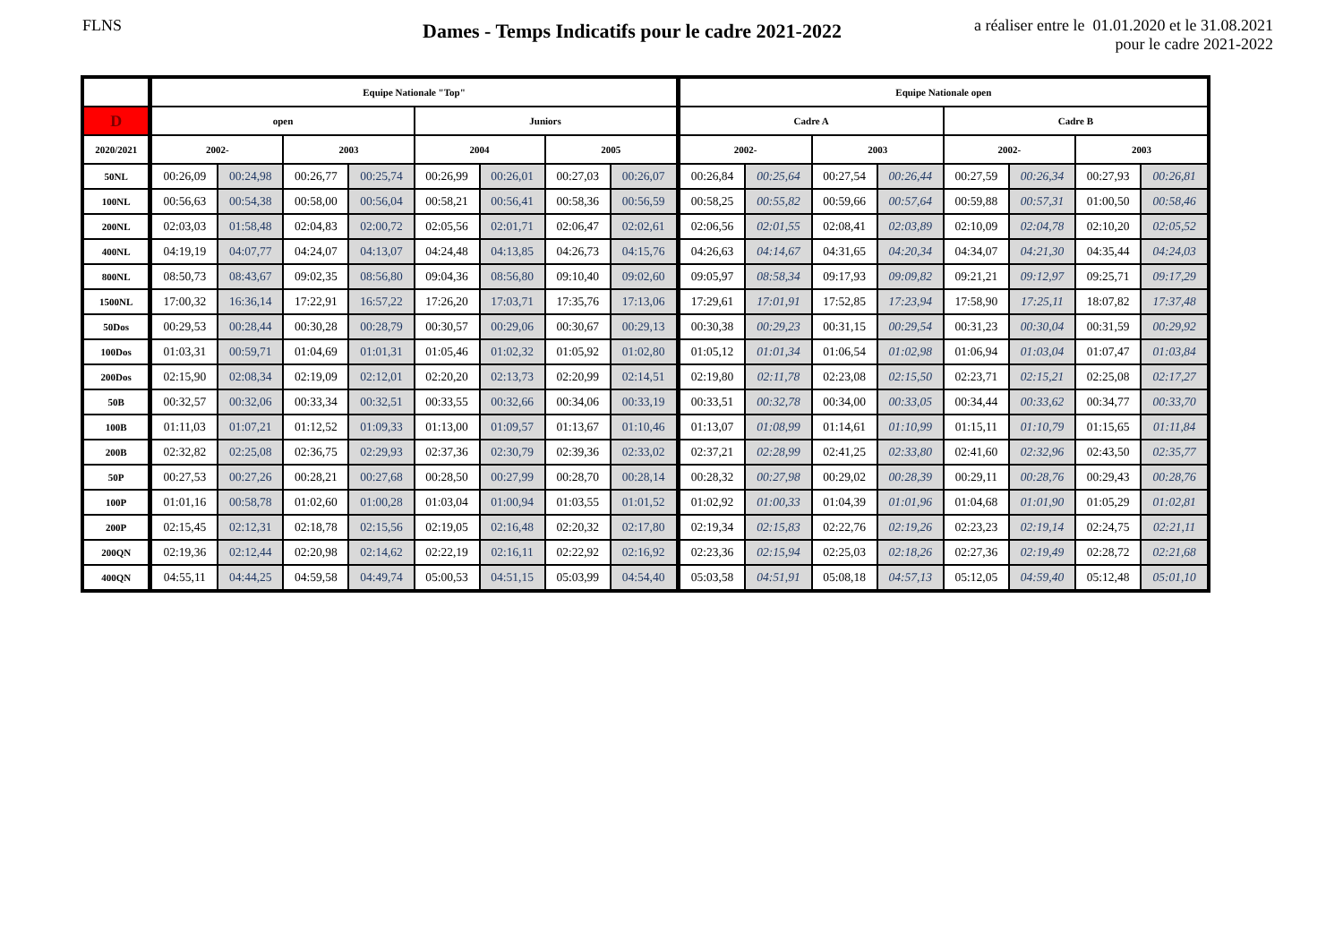FLNS
Dames - Temps Indicatifs pour le cadre 2021-2022
a réaliser entre le 01.01.2020 et le 31.08.2021
pour le cadre 2021-2022
| | Equipe Nationale "Top" | | | | | | | | Equipe Nationale open | | | | | | | |
| --- | --- | --- | --- | --- | --- | --- | --- | --- | --- | --- | --- | --- | --- | --- | --- | --- |
| D | open | | | | Juniors | | | | Cadre A | | | | Cadre B | | | |
| 2020/2021 | 2002- | | 2003 | | 2004 | | 2005 | | 2002- | | 2003 | | 2002- | | 2003 | |
| 50NL | 00:26,09 | 00:24,98 | 00:26,77 | 00:25,74 | 00:26,99 | 00:26,01 | 00:27,03 | 00:26,07 | 00:26,84 | 00:25,64 | 00:27,54 | 00:26,44 | 00:27,59 | 00:26,34 | 00:27,93 | 00:26,81 |
| 100NL | 00:56,63 | 00:54,38 | 00:58,00 | 00:56,04 | 00:58,21 | 00:56,41 | 00:58,36 | 00:56,59 | 00:58,25 | 00:55,82 | 00:59,66 | 00:57,64 | 00:59,88 | 00:57,31 | 01:00,50 | 00:58,46 |
| 200NL | 02:03,03 | 01:58,48 | 02:04,83 | 02:00,72 | 02:05,56 | 02:01,71 | 02:06,47 | 02:02,61 | 02:06,56 | 02:01,55 | 02:08,41 | 02:03,89 | 02:10,09 | 02:04,78 | 02:10,20 | 02:05,52 |
| 400NL | 04:19,19 | 04:07,77 | 04:24,07 | 04:13,07 | 04:24,48 | 04:13,85 | 04:26,73 | 04:15,76 | 04:26,63 | 04:14,67 | 04:31,65 | 04:20,34 | 04:34,07 | 04:21,30 | 04:35,44 | 04:24,03 |
| 800NL | 08:50,73 | 08:43,67 | 09:02,35 | 08:56,80 | 09:04,36 | 08:56,80 | 09:10,40 | 09:02,60 | 09:05,97 | 08:58,34 | 09:17,93 | 09:09,82 | 09:21,21 | 09:12,97 | 09:25,71 | 09:17,29 |
| 1500NL | 17:00,32 | 16:36,14 | 17:22,91 | 16:57,22 | 17:26,20 | 17:03,71 | 17:35,76 | 17:13,06 | 17:29,61 | 17:01,91 | 17:52,85 | 17:23,94 | 17:58,90 | 17:25,11 | 18:07,82 | 17:37,48 |
| 50Dos | 00:29,53 | 00:28,44 | 00:30,28 | 00:28,79 | 00:30,57 | 00:29,06 | 00:30,67 | 00:29,13 | 00:30,38 | 00:29,23 | 00:31,15 | 00:29,54 | 00:31,23 | 00:30,04 | 00:31,59 | 00:29,92 |
| 100Dos | 01:03,31 | 00:59,71 | 01:04,69 | 01:01,31 | 01:05,46 | 01:02,32 | 01:05,92 | 01:02,80 | 01:05,12 | 01:01,34 | 01:06,54 | 01:02,98 | 01:06,94 | 01:03,04 | 01:07,47 | 01:03,84 |
| 200Dos | 02:15,90 | 02:08,34 | 02:19,09 | 02:12,01 | 02:20,20 | 02:13,73 | 02:20,99 | 02:14,51 | 02:19,80 | 02:11,78 | 02:23,08 | 02:15,50 | 02:23,71 | 02:15,21 | 02:25,08 | 02:17,27 |
| 50B | 00:32,57 | 00:32,06 | 00:33,34 | 00:32,51 | 00:33,55 | 00:32,66 | 00:34,06 | 00:33,19 | 00:33,51 | 00:32,78 | 00:34,00 | 00:33,05 | 00:34,44 | 00:33,62 | 00:34,77 | 00:33,70 |
| 100B | 01:11,03 | 01:07,21 | 01:12,52 | 01:09,33 | 01:13,00 | 01:09,57 | 01:13,67 | 01:10,46 | 01:13,07 | 01:08,99 | 01:14,61 | 01:10,99 | 01:15,11 | 01:10,79 | 01:15,65 | 01:11,84 |
| 200B | 02:32,82 | 02:25,08 | 02:36,75 | 02:29,93 | 02:37,36 | 02:30,79 | 02:39,36 | 02:33,02 | 02:37,21 | 02:28,99 | 02:41,25 | 02:33,80 | 02:41,60 | 02:32,96 | 02:43,50 | 02:35,77 |
| 50P | 00:27,53 | 00:27,26 | 00:28,21 | 00:27,68 | 00:28,50 | 00:27,99 | 00:28,70 | 00:28,14 | 00:28,32 | 00:27,98 | 00:29,02 | 00:28,39 | 00:29,11 | 00:28,76 | 00:29,43 | 00:28,76 |
| 100P | 01:01,16 | 00:58,78 | 01:02,60 | 01:00,28 | 01:03,04 | 01:00,94 | 01:03,55 | 01:01,52 | 01:02,92 | 01:00,33 | 01:04,39 | 01:01,96 | 01:04,68 | 01:01,90 | 01:05,29 | 01:02,81 |
| 200P | 02:15,45 | 02:12,31 | 02:18,78 | 02:15,56 | 02:19,05 | 02:16,48 | 02:20,32 | 02:17,80 | 02:19,34 | 02:15,83 | 02:22,76 | 02:19,26 | 02:23,23 | 02:19,14 | 02:24,75 | 02:21,11 |
| 200QN | 02:19,36 | 02:12,44 | 02:20,98 | 02:14,62 | 02:22,19 | 02:16,11 | 02:22,92 | 02:16,92 | 02:23,36 | 02:15,94 | 02:25,03 | 02:18,26 | 02:27,36 | 02:19,49 | 02:28,72 | 02:21,68 |
| 400QN | 04:55,11 | 04:44,25 | 04:59,58 | 04:49,74 | 05:00,53 | 04:51,15 | 05:03,99 | 04:54,40 | 05:03,58 | 04:51,91 | 05:08,18 | 04:57,13 | 05:12,05 | 04:59,40 | 05:12,48 | 05:01,10 |